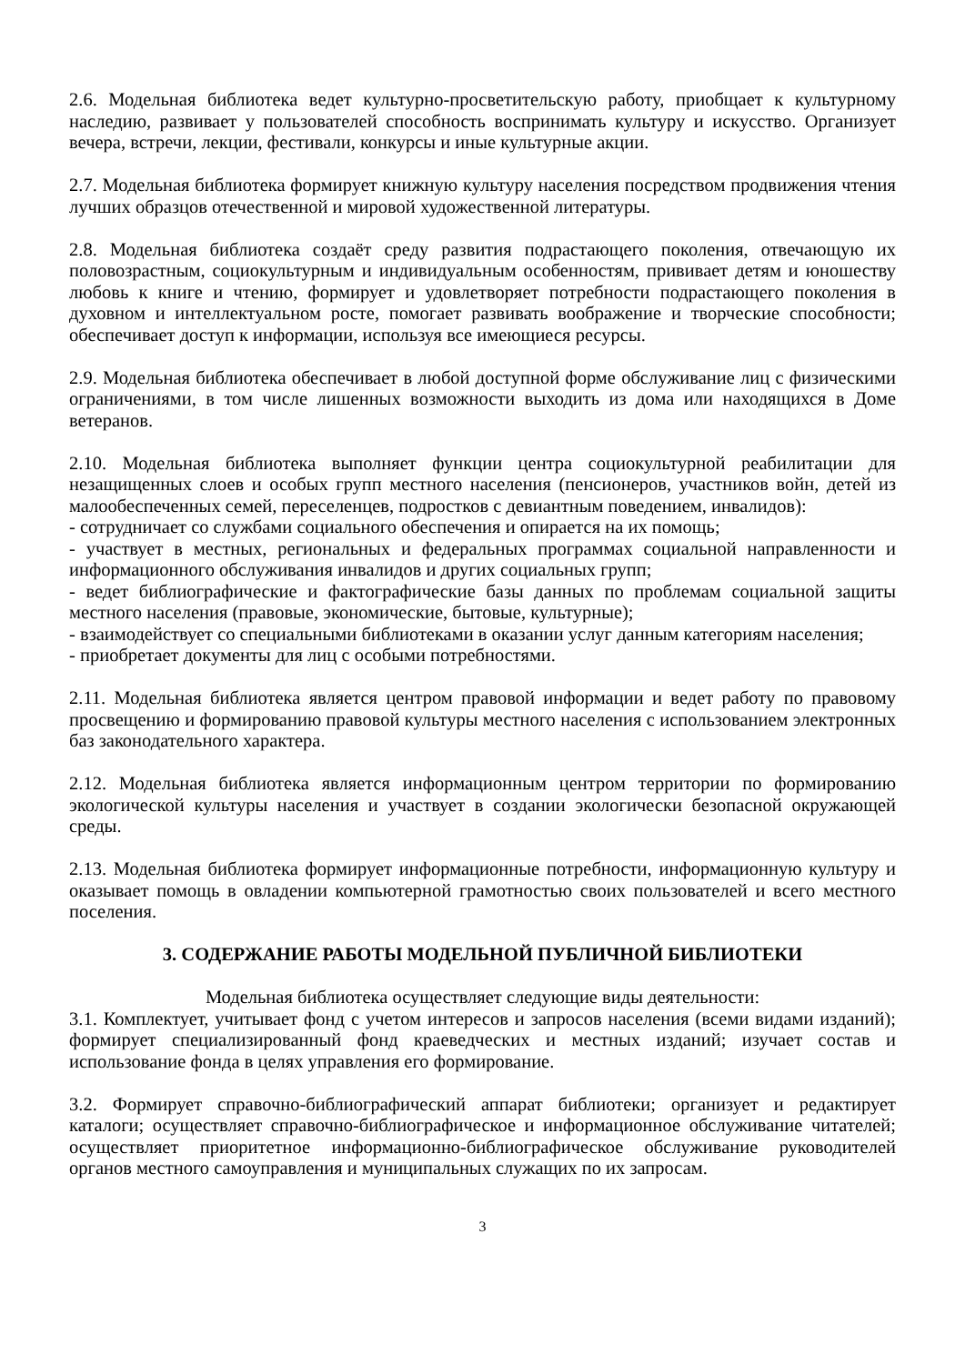2.6. Модельная библиотека ведет культурно-просветительскую работу, приобщает к культурному наследию, развивает у пользователей способность воспринимать культуру и искусство. Организует вечера, встречи, лекции, фестивали, конкурсы и иные культурные акции.
2.7. Модельная библиотека формирует книжную культуру населения посредством продвижения чтения лучших образцов отечественной и мировой художественной литературы.
2.8. Модельная библиотека создаёт среду развития подрастающего поколения, отвечающую их половозрастным, социокультурным и индивидуальным особенностям, прививает детям и юношеству любовь к книге и чтению, формирует и удовлетворяет потребности подрастающего поколения в духовном и интеллектуальном росте, помогает развивать воображение и творческие способности; обеспечивает доступ к информации, используя все имеющиеся ресурсы.
2.9. Модельная библиотека обеспечивает в любой доступной форме обслуживание лиц с физическими ограничениями, в том числе лишенных возможности выходить из дома или находящихся в Доме ветеранов.
2.10. Модельная библиотека выполняет функции центра социокультурной реабилитации для незащищенных слоев и особых групп местного населения (пенсионеров, участников войн, детей из малообеспеченных семей, переселенцев, подростков с девиантным поведением, инвалидов):
- сотрудничает со службами социального обеспечения и опирается на их помощь;
- участвует в местных, региональных и федеральных программах социальной направленности и информационного обслуживания инвалидов и других социальных групп;
- ведет библиографические и фактографические базы данных по проблемам социальной защиты местного населения (правовые, экономические, бытовые, культурные);
- взаимодействует со специальными библиотеками в оказании услуг данным категориям населения;
- приобретает документы для лиц с особыми потребностями.
2.11. Модельная библиотека является центром правовой информации и ведет работу по правовому просвещению и формированию правовой культуры местного населения с использованием электронных баз законодательного характера.
2.12. Модельная библиотека является информационным центром территории по формированию экологической культуры населения и участвует в создании экологически безопасной окружающей среды.
2.13. Модельная библиотека формирует информационные потребности, информационную культуру и оказывает помощь в овладении компьютерной грамотностью своих пользователей и всего местного поселения.
3. СОДЕРЖАНИЕ РАБОТЫ МОДЕЛЬНОЙ ПУБЛИЧНОЙ БИБЛИОТЕКИ
Модельная библиотека осуществляет следующие виды деятельности:
3.1. Комплектует, учитывает фонд с учетом интересов и запросов населения (всеми видами изданий); формирует специализированный фонд краеведческих и местных изданий; изучает состав и использование фонда в целях управления его формирование.
3.2. Формирует справочно-библиографический аппарат библиотеки; организует и редактирует каталоги; осуществляет справочно-библиографическое и информационное обслуживание читателей; осуществляет приоритетное информационно-библиографическое обслуживание руководителей органов местного самоуправления и муниципальных служащих по их запросам.
3